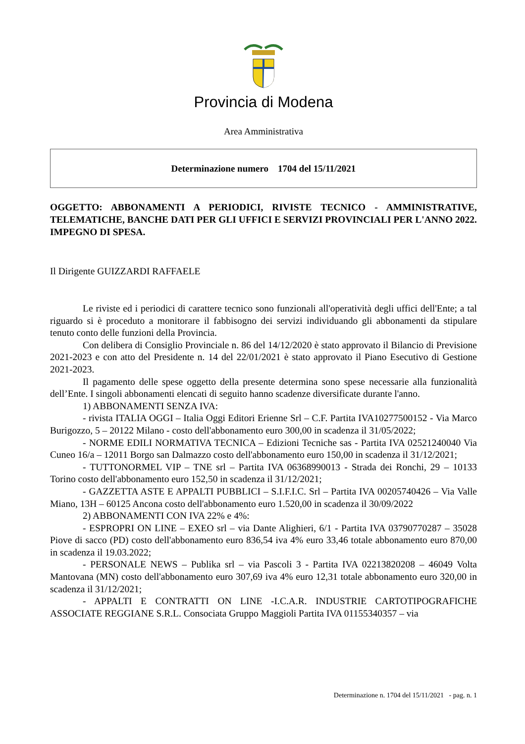Provincia di Modena
Area Amministrativa
Determinazione numero 1704 del 15/11/2021
OGGETTO: ABBONAMENTI A PERIODICI, RIVISTE TECNICO - AMMINISTRATIVE, TELEMATICHE, BANCHE DATI PER GLI UFFICI E SERVIZI PROVINCIALI PER L'ANNO 2022. IMPEGNO DI SPESA.
Il Dirigente GUIZZARDI RAFFAELE
Le riviste ed i periodici di carattere tecnico sono funzionali all'operatività degli uffici dell'Ente; a tal riguardo si è proceduto a monitorare il fabbisogno dei servizi individuando gli abbonamenti da stipulare tenuto conto delle funzioni della Provincia.
Con delibera di Consiglio Provinciale n. 86 del 14/12/2020 è stato approvato il Bilancio di Previsione 2021-2023 e con atto del Presidente n. 14 del 22/01/2021 è stato approvato il Piano Esecutivo di Gestione 2021-2023.
Il pagamento delle spese oggetto della presente determina sono spese necessarie alla funzionalità dell’Ente. I singoli abbonamenti elencati di seguito hanno scadenze diversificate durante l'anno.
1) ABBONAMENTI SENZA IVA:
- rivista ITALIA OGGI – Italia Oggi Editori Erienne Srl – C.F. Partita IVA10277500152 - Via Marco Burigozzo, 5 – 20122 Milano - costo dell'abbonamento euro 300,00 in scadenza il 31/05/2022;
- NORME EDILI NORMATIVA TECNICA – Edizioni Tecniche sas - Partita IVA 02521240040 Via Cuneo 16/a – 12011 Borgo san Dalmazzo costo dell'abbonamento euro 150,00 in scadenza il 31/12/2021;
- TUTTONORMEL VIP – TNE srl – Partita IVA 06368990013 - Strada dei Ronchi, 29 – 10133 Torino costo dell'abbonamento euro 152,50 in scadenza il 31/12/2021;
- GAZZETTA ASTE E APPALTI PUBBLICI – S.I.F.I.C. Srl – Partita IVA 00205740426 – Via Valle Miano, 13H – 60125 Ancona costo dell'abbonamento euro 1.520,00 in scadenza il 30/09/2022
2) ABBONAMENTI CON IVA 22% e 4%:
- ESPROPRI ON LINE – EXEO srl – via Dante Alighieri, 6/1 - Partita IVA 03790770287 – 35028 Piove di sacco (PD) costo dell'abbonamento euro 836,54 iva 4% euro 33,46 totale abbonamento euro 870,00 in scadenza il 19.03.2022;
- PERSONALE NEWS – Publika srl – via Pascoli 3 - Partita IVA 02213820208 – 46049 Volta Mantovana (MN) costo dell'abbonamento euro 307,69 iva 4% euro 12,31 totale abbonamento euro 320,00 in scadenza il 31/12/2021;
- APPALTI E CONTRATTI ON LINE -I.C.A.R. INDUSTRIE CARTOTIPOGRAFICHE ASSOCIATE REGGIANE S.R.L. Consociata Gruppo Maggioli Partita IVA 01155340357 – via
Determinazione n. 1704 del 15/11/2021 - pag. n. 1